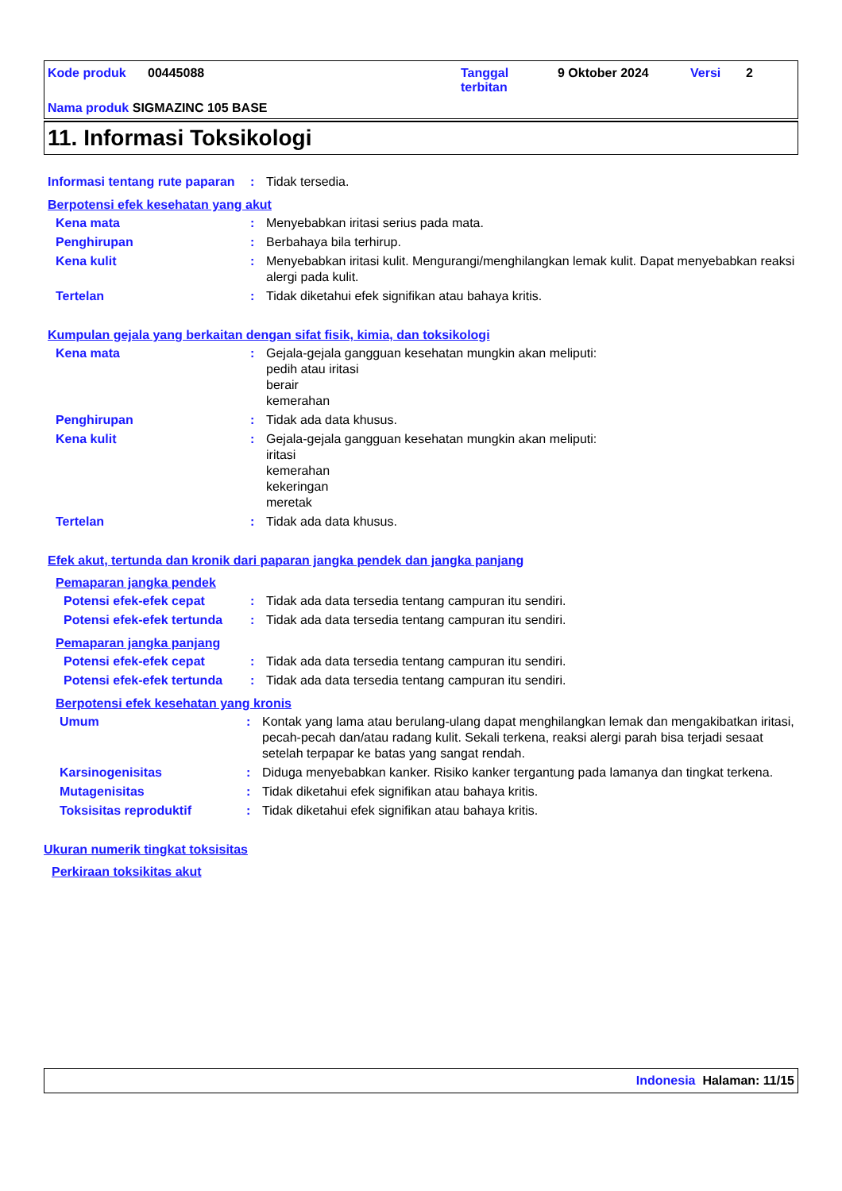Kode produk 00445088 Tanggal
terbitan 9 Oktober 2024 Versi 2
Nama produk SIGMAZINC 105 BASE
11. Informasi Toksikologi
Informasi tentang rute paparan
: Tidak tersedia.
Berpotensi efek kesehatan yang akut
Kena mata : Menyebabkan iritasi serius pada mata.
Penghirupan : Berbahaya bila terhirup.
Kena kulit : Menyebabkan iritasi kulit. Mengurangi/menghilangkan lemak kulit. Dapat menyebabkan reaksi alergi pada kulit.
Tertelan : Tidak diketahui efek signifikan atau bahaya kritis.
Kumpulan gejala yang berkaitan dengan sifat fisik, kimia, dan toksikologi
Kena mata : Gejala-gejala gangguan kesehatan mungkin akan meliputi:
pedih atau iritasi
berair
kemerahan
Penghirupan : Tidak ada data khusus.
Kena kulit : Gejala-gejala gangguan kesehatan mungkin akan meliputi:
iritasi
kemerahan
kekeringan
meretak
Tertelan : Tidak ada data khusus.
Efek akut, tertunda dan kronik dari paparan jangka pendek dan jangka panjang
Pemaparan jangka pendek
Potensi efek-efek cepat : Tidak ada data tersedia tentang campuran itu sendiri.
Potensi efek-efek tertunda
: Tidak ada data tersedia tentang campuran itu sendiri.
Pemaparan jangka panjang
Potensi efek-efek cepat : Tidak ada data tersedia tentang campuran itu sendiri.
Potensi efek-efek tertunda
: Tidak ada data tersedia tentang campuran itu sendiri.
Berpotensi efek kesehatan yang kronis
Umum : Kontak yang lama atau berulang-ulang dapat menghilangkan lemak dan mengakibatkan iritasi, pecah-pecah dan/atau radang kulit. Sekali terkena, reaksi alergi parah bisa terjadi sesaat setelah terpapar ke batas yang sangat rendah.
Karsinogenisitas : Diduga menyebabkan kanker. Risiko kanker tergantung pada lamanya dan tingkat terkena.
Mutagenisitas : Tidak diketahui efek signifikan atau bahaya kritis.
Toksisitas reproduktif : Tidak diketahui efek signifikan atau bahaya kritis.
Ukuran numerik tingkat toksisitas
Perkiraan toksikitas akut
Indonesia Halaman: 11/15